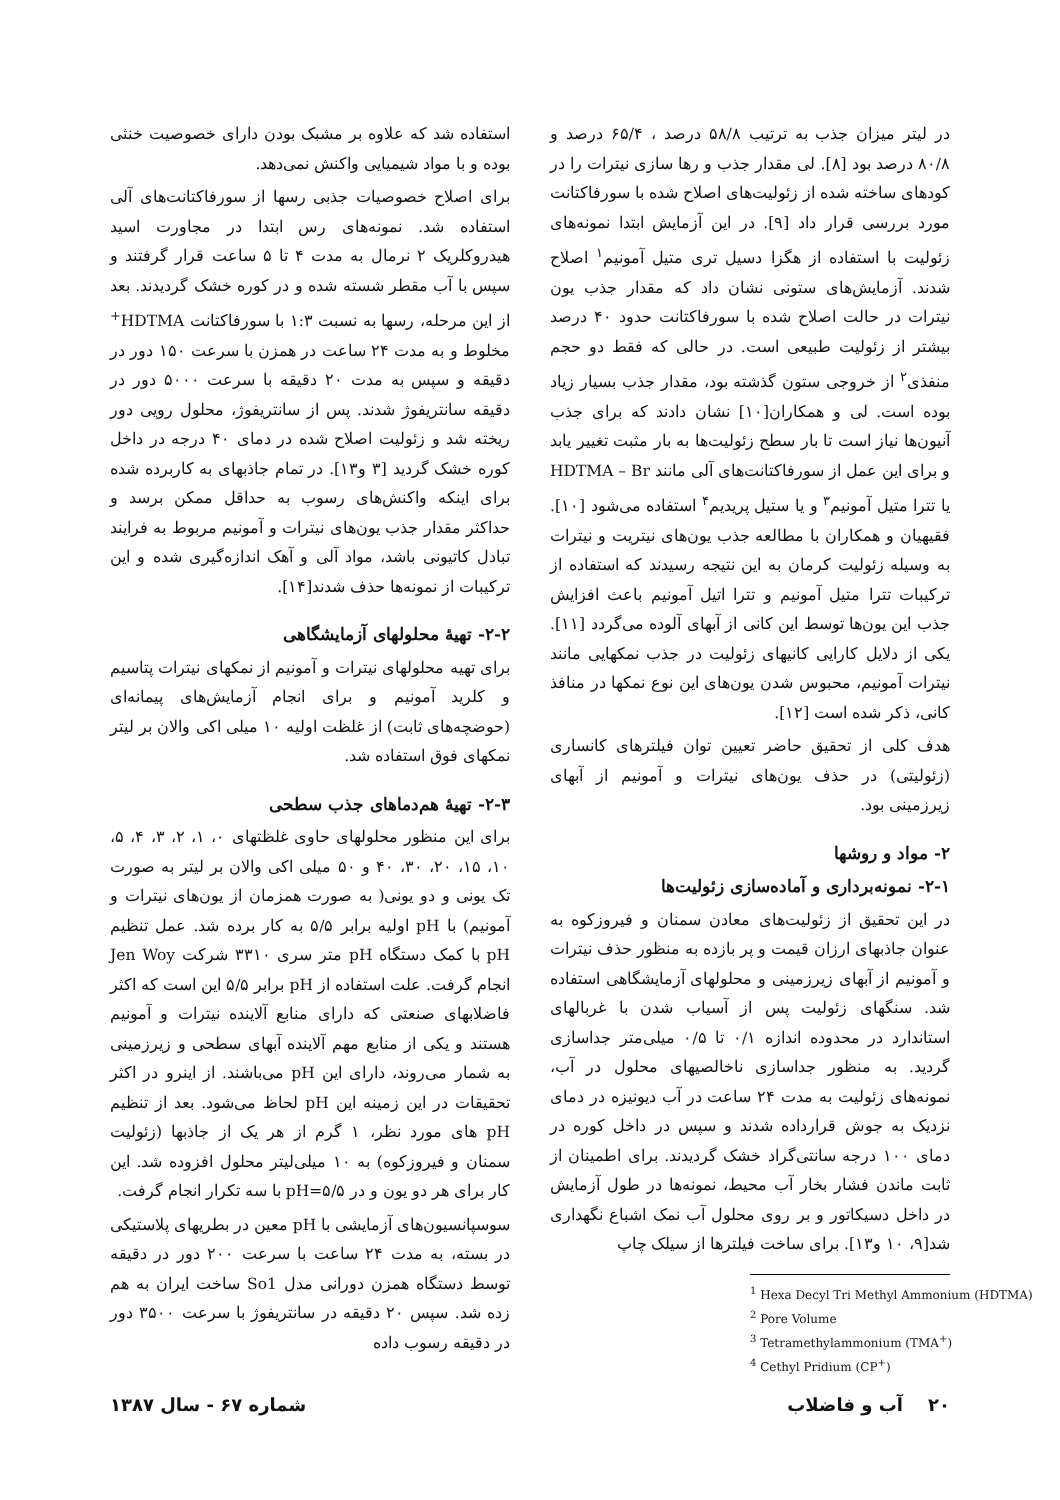در لیتر میزان جذب به ترتیب ۵۸/۸ درصد ، ۶۵/۴ درصد و ۸۰/۸ درصد بود [۸]. لی مقدار جذب و رها سازی نیترات را در کودهای ساخته شده از زئولیت‌های اصلاح شده با سورفاکتانت مورد بررسی قرار داد [۹]. در این آزمایش ابتدا نمونه‌های زئولیت با استفاده از هگزا دسیل تری متیل آمونیم<sup>۱</sup> اصلاح شدند. آزمایش‌های ستونی نشان داد که مقدار جذب یون نیترات در حالت اصلاح شده با سورفاکتانت حدود ۴۰ درصد بیشتر از زئولیت طبیعی است. در حالی که فقط دو حجم منفذی<sup>۲</sup> از خروجی ستون گذشته بود، مقدار جذب بسیار زیاد بوده است. لی و همکاران[۱۰] نشان دادند که برای جذب آنیون‌ها نیاز است تا بار سطح زئولیت‌ها به بار مثبت تغییر یابد و برای این عمل از سورفاکتانت‌های آلی مانند HDTMA – Br یا تترا متیل آمونیم<sup>۳</sup> و یا ستیل پریدیم<sup>۴</sup> استفاده می‌شود [۱۰]. فقیهیان و همکاران با مطالعه جذب یون‌های نیتریت و نیترات به وسیله زئولیت کرمان به این نتیجه رسیدند که استفاده از ترکیبات تترا متیل آمونیم و تترا اتیل آمونیم باعث افزایش جذب این یون‌ها توسط این کانی از آبهای آلوده می‌گردد [۱۱]. یکی از دلایل کارایی کانیهای زئولیت در جذب نمکهایی مانند نیترات آمونیم، محبوس شدن یون‌های این نوع نمکها در منافذ کانی، ذکر شده است [۱۲].
هدف کلی از تحقیق حاضر تعیین توان فیلترهای کانساری (زئولیتی) در حذف یون‌های نیترات و آمونیم از آبهای زیرزمینی بود.
۲- مواد و روشها
۲-۱- نمونه‌برداری و آماده‌سازی زئولیت‌ها
در این تحقیق از زئولیت‌های معادن سمنان و فیروزکوه به عنوان جاذبهای ارزان قیمت و پر بازده به منظور حذف نیترات و آمونیم از آبهای زیرزمینی و محلولهای آزمایشگاهی استفاده شد. سنگهای زئولیت پس از آسیاب شدن با غربالهای استاندارد در محدوده اندازه ۰/۱ تا ۰/۵ میلی‌متر جداسازی گردید. به منظور جداسازی ناخالصیهای محلول در آب، نمونه‌های زئولیت به مدت ۲۴ ساعت در آب دیونیزه در دمای نزدیک به جوش قرارداده شدند و سپس در داخل کوره در دمای ۱۰۰ درجه سانتی‌گراد خشک گردیدند. برای اطمینان از ثابت ماندن فشار بخار آب محیط، نمونه‌ها در طول آزمایش در داخل دسیکاتور و بر روی محلول آب نمک اشباع نگهداری شد[۹، ۱۰ و۱۳]. برای ساخت فیلترها از سیلک چاپ
<sup>1</sup> Hexa Decyl Tri Methyl Ammonium (HDTMA)
<sup>2</sup> Pore Volume
<sup>3</sup> Tetramethylammonium (TMA<sup>+</sup>)
<sup>4</sup> Cethyl Pridium (CP<sup>+</sup>)
استفاده شد که علاوه بر مشبک بودن دارای خصوصیت خنثی بوده و با مواد شیمیایی واکنش نمی‌دهد.
برای اصلاح خصوصیات جذبی رسها از سورفاکتانت‌های آلی استفاده شد. نمونه‌های رس ابتدا در مجاورت اسید هیدروکلریک ۲ نرمال به مدت ۴ تا ۵ ساعت قرار گرفتند و سپس با آب مقطر شسته شده و در کوره خشک گردیدند. بعد از این مرحله، رسها به نسبت ۱:۳ با سورفاکتانت HDTMA<sup>+</sup> مخلوط و به مدت ۲۴ ساعت در همزن با سرعت ۱۵۰ دور در دقیقه و سپس به مدت ۲۰ دقیقه با سرعت ۵۰۰۰ دور در دقیقه سانتریفوژ شدند. پس از سانتریفوژ، محلول رویی دور ریخته شد و زئولیت اصلاح شده در دمای ۴۰ درجه در داخل کوره خشک گردید [۳ و۱۳]. در تمام جاذبهای به کاربرده شده برای اینکه واکنش‌های رسوب به حداقل ممکن برسد و حداکثر مقدار جذب یون‌های نیترات و آمونیم مربوط به فرایند تبادل کاتیونی باشد، مواد آلی و آهک اندازه‌گیری شده و این ترکیبات از نمونه‌ها حذف شدند[۱۴].
۲-۲- تهیهٔ محلولهای آزمایشگاهی
برای تهیه محلولهای نیترات و آمونیم از نمکهای نیترات پتاسیم و کلرید آمونیم و برای انجام آزمایش‌های پیمانه‌ای (حوضچه‌های ثابت) از غلظت اولیه ۱۰ میلی اکی والان بر لیتر نمکهای فوق استفاده شد.
۲-۳- تهیهٔ هم‌دماهای جذب سطحی
برای این منظور محلولهای حاوی غلظتهای ۰، ۱، ۲، ۳، ۴، ۵، ۱۰، ۱۵، ۲۰، ۳۰، ۴۰ و ۵۰ میلی اکی والان بر لیتر به صورت تک یونی و دو یونی( به صورت همزمان از یون‌های نیترات و آمونیم) با pH اولیه برابر ۵/۵ به کار برده شد. عمل تنظیم pH با کمک دستگاه pH متر سری ۳۳۱۰ شرکت Jen Woy انجام گرفت. علت استفاده از pH برابر ۵/۵ این است که اکثر فاضلابهای صنعتی که دارای منابع آلاینده نیترات و آمونیم هستند و یکی از منابع مهم آلاینده آبهای سطحی و زیرزمینی به شمار می‌روند، دارای این pH می‌باشند. از اینرو در اکثر تحقیقات در این زمینه این pH لحاظ می‌شود. بعد از تنظیم pH های مورد نظر، ۱ گرم از هر یک از جاذبها (زئولیت سمنان و فیروزکوه) به ۱۰ میلی‌لیتر محلول افزوده شد. این کار برای هر دو یون و در pH=۵/۵ با سه تکرار انجام گرفت.
سوسپانسیون‌های آزمایشی با pH معین در بطریهای پلاستیکی در بسته، به مدت ۲۴ ساعت با سرعت ۲۰۰ دور در دقیقه توسط دستگاه همزن دورانی مدل So1 ساخت ایران به هم زده شد. سپس ۲۰ دقیقه در سانتریفوژ با سرعت ۳۵۰۰ دور در دقیقه رسوب داده
۲۰ آب و فاضلاب شماره ۶۷ - سال ۱۳۸۷